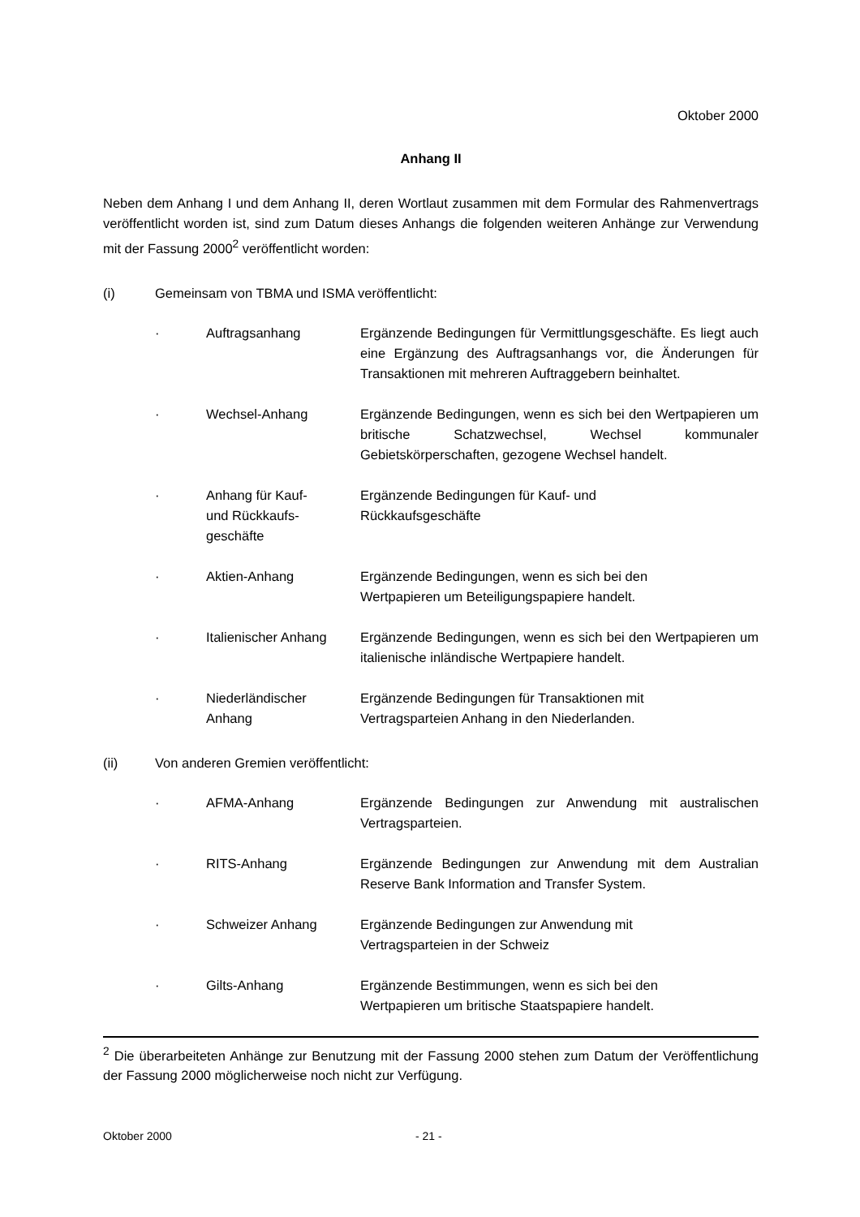Oktober 2000
Anhang II
Neben dem Anhang I und dem Anhang II, deren Wortlaut zusammen mit dem Formular des Rahmenvertrags veröffentlicht worden ist, sind zum Datum dieses Anhangs die folgenden weiteren Anhänge zur Verwendung mit der Fassung 2000<sup>2</sup> veröffentlicht worden:
(i) Gemeinsam von TBMA und ISMA veröffentlicht:
· Auftragsanhang Ergänzende Bedingungen für Vermittlungsgeschäfte. Es liegt auch eine Ergänzung des Auftragsanhangs vor, die Änderungen für Transaktionen mit mehreren Auftraggebern beinhaltet.
· Wechsel-Anhang Ergänzende Bedingungen, wenn es sich bei den Wertpapieren um britische Schatzwechsel, Wechsel kommunaler Gebietskörperschaften, gezogene Wechsel handelt.
· Anhang für Kauf-
und Rückkaufs-
geschäfte Ergänzende Bedingungen für Kauf- und
Rückkaufsgeschäfte
· Aktien-Anhang Ergänzende Bedingungen, wenn es sich bei den
Wertpapieren um Beteiligungspapiere handelt.
· Italienischer Anhang Ergänzende Bedingungen, wenn es sich bei den Wertpapieren um italienische inländische Wertpapiere handelt.
· Niederländischer
Anhang Ergänzende Bedingungen für Transaktionen mit
Vertragsparteien Anhang in den Niederlanden.
(ii) Von anderen Gremien veröffentlicht:
· AFMA-Anhang Ergänzende Bedingungen zur Anwendung mit australischen Vertragsparteien.
· RITS-Anhang Ergänzende Bedingungen zur Anwendung mit dem Australian Reserve Bank Information and Transfer System.
· Schweizer Anhang Ergänzende Bedingungen zur Anwendung mit
Vertragsparteien in der Schweiz
· Gilts-Anhang Ergänzende Bestimmungen, wenn es sich bei den
Wertpapieren um britische Staatspapiere handelt.
<sup>2</sup> Die überarbeiteten Anhänge zur Benutzung mit der Fassung 2000 stehen zum Datum der Veröffentlichung der Fassung 2000 möglicherweise noch nicht zur Verfügung.
Oktober 2000 - 21 -